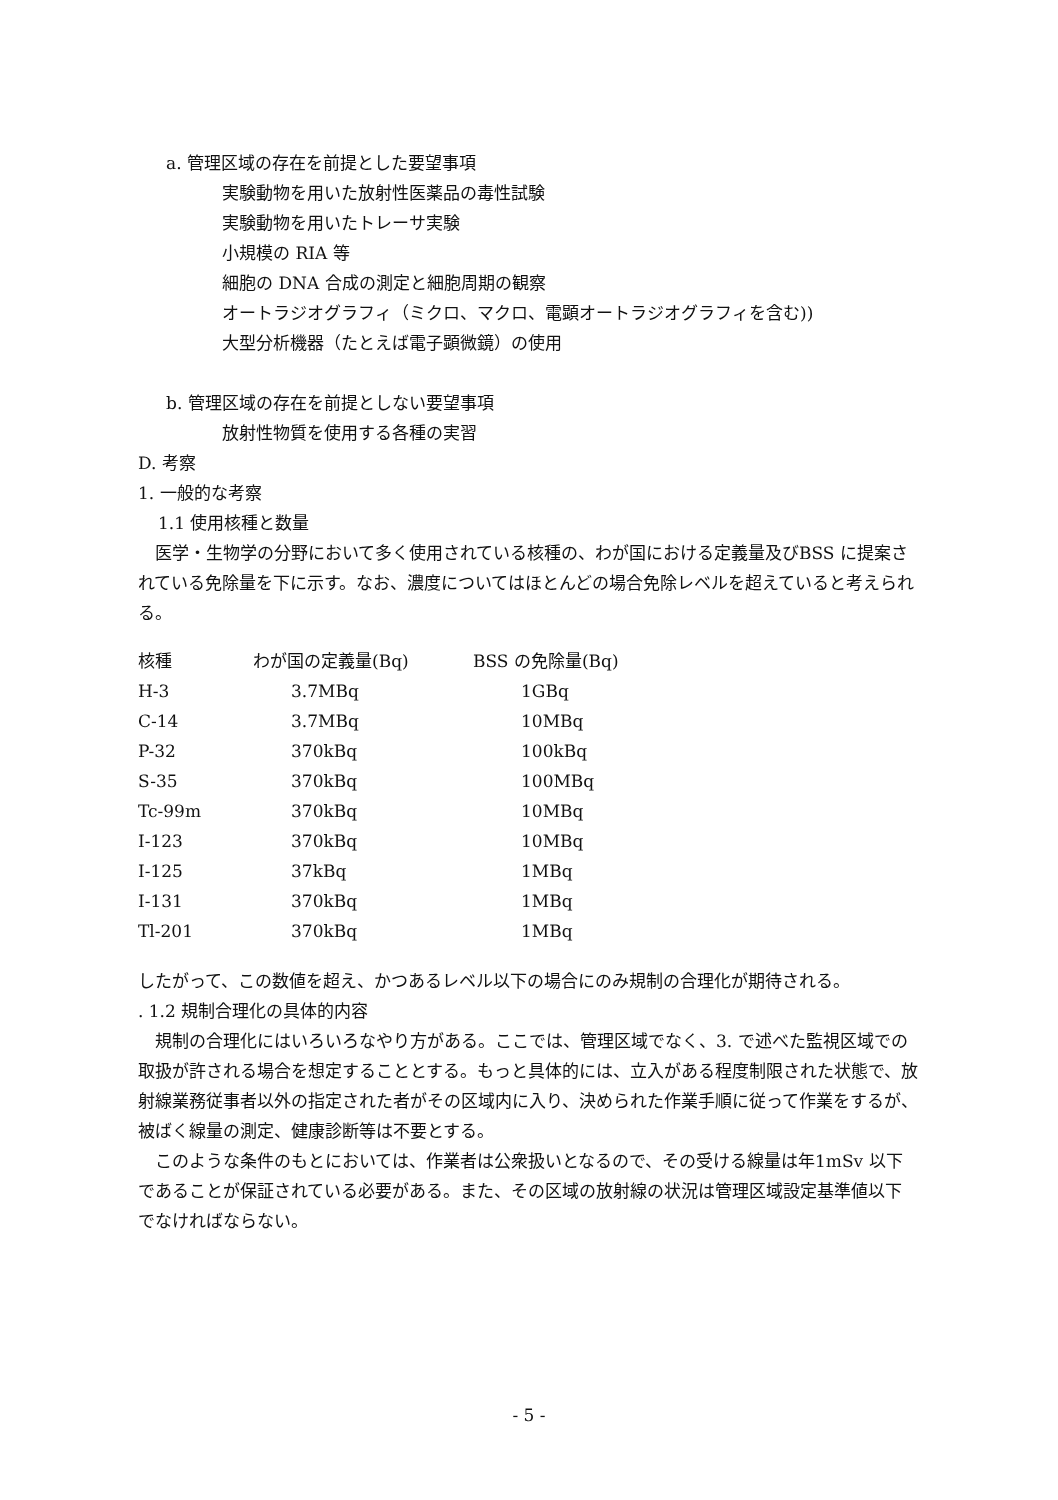a. 管理区域の存在を前提とした要望事項
実験動物を用いた放射性医薬品の毒性試験
実験動物を用いたトレーサ実験
小規模の RIA 等
細胞の DNA 合成の測定と細胞周期の観察
オートラジオグラフィ（ミクロ、マクロ、電顕オートラジオグラフィを含む))
大型分析機器（たとえば電子顕微鏡）の使用
b. 管理区域の存在を前提としない要望事項
放射性物質を使用する各種の実習
D. 考察
1. 一般的な考察
1.1 使用核種と数量
　医学・生物学の分野において多く使用されている核種の、わが国における定義量及びBSS に提案されている免除量を下に示す。なお、濃度についてはほとんどの場合免除レベルを超えていると考えられる。
| 核種 | わが国の定義量(Bq) | BSS の免除量(Bq) |
| --- | --- | --- |
| H-3 | 3.7MBq | 1GBq |
| C-14 | 3.7MBq | 10MBq |
| P-32 | 370kBq | 100kBq |
| S-35 | 370kBq | 100MBq |
| Tc-99m | 370kBq | 10MBq |
| I-123 | 370kBq | 10MBq |
| I-125 | 37kBq | 1MBq |
| I-131 | 370kBq | 1MBq |
| Tl-201 | 370kBq | 1MBq |
したがって、この数値を超え、かつあるレベル以下の場合にのみ規制の合理化が期待される。
. 1.2 規制合理化の具体的内容
　規制の合理化にはいろいろなやり方がある。ここでは、管理区域でなく、3. で述べた監視区域での取扱が許される場合を想定することとする。もっと具体的には、立入がある程度制限された状態で、放射線業務従事者以外の指定された者がその区域内に入り、決められた作業手順に従って作業をするが、被ばく線量の測定、健康診断等は不要とする。
　このような条件のもとにおいては、作業者は公衆扱いとなるので、その受ける線量は年1mSv 以下であることが保証されている必要がある。また、その区域の放射線の状況は管理区域設定基準値以下でなければならない。
- 5 -